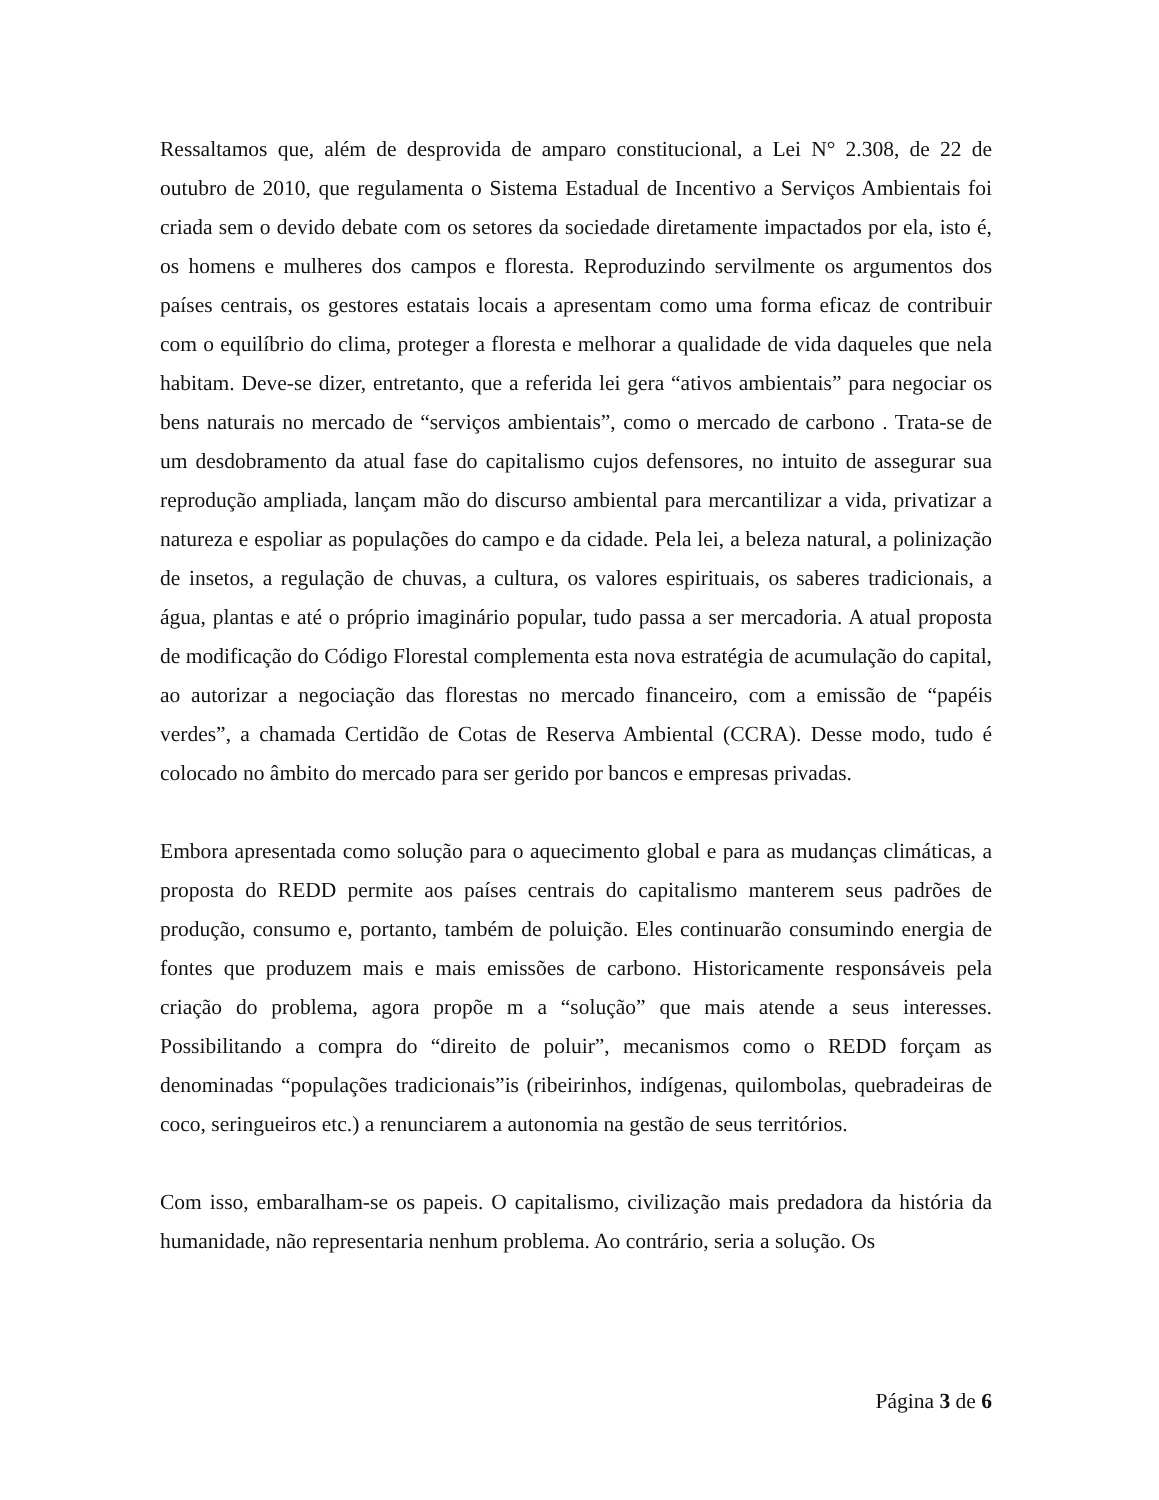Ressaltamos que, além de desprovida de amparo constitucional, a Lei N° 2.308, de 22 de outubro de 2010, que regulamenta o Sistema Estadual de Incentivo a Serviços Ambientais foi criada sem o devido debate com os setores da sociedade diretamente impactados por ela, isto é, os homens e mulheres dos campos e floresta. Reproduzindo servilmente os argumentos dos países centrais, os gestores estatais locais a apresentam como uma forma eficaz de contribuir com o equilíbrio do clima, proteger a floresta e melhorar a qualidade de vida daqueles que nela habitam. Deve-se dizer, entretanto, que a referida lei gera “ativos ambientais” para negociar os bens naturais no mercado de “serviços ambientais”, como o mercado de carbono . Trata-se de um desdobramento da atual fase do capitalismo cujos defensores, no intuito de assegurar sua reprodução ampliada, lançam mão do discurso ambiental para mercantilizar a vida, privatizar a natureza e espoliar as populações do campo e da cidade. Pela lei, a beleza natural, a polinização de insetos, a regulação de chuvas, a cultura, os valores espirituais, os saberes tradicionais, a água, plantas e até o próprio imaginário popular, tudo passa a ser mercadoria. A atual proposta de modificação do Código Florestal complementa esta nova estratégia de acumulação do capital, ao autorizar a negociação das florestas no mercado financeiro, com a emissão de “papéis verdes”, a chamada Certidão de Cotas de Reserva Ambiental (CCRA). Desse modo, tudo é colocado no âmbito do mercado para ser gerido por bancos e empresas privadas.
Embora apresentada como solução para o aquecimento global e para as mudanças climáticas, a proposta do REDD permite aos países centrais do capitalismo manterem seus padrões de produção, consumo e, portanto, também de poluição. Eles continuarão consumindo energia de fontes que produzem mais e mais emissões de carbono. Historicamente responsáveis pela criação do problema, agora propõe m a “solução” que mais atende a seus interesses. Possibilitando a compra do “direito de poluir”, mecanismos como o REDD forçam as denominadas “populações tradicionais”is (ribeirinhos, indígenas, quilombolas, quebradeiras de coco, seringueiros etc.) a renunciarem a autonomia na gestão de seus territórios.
Com isso, embaralham-se os papeis. O capitalismo, civilização mais predadora da história da humanidade, não representaria nenhum problema. Ao contrário, seria a solução. Os
Página 3 de 6